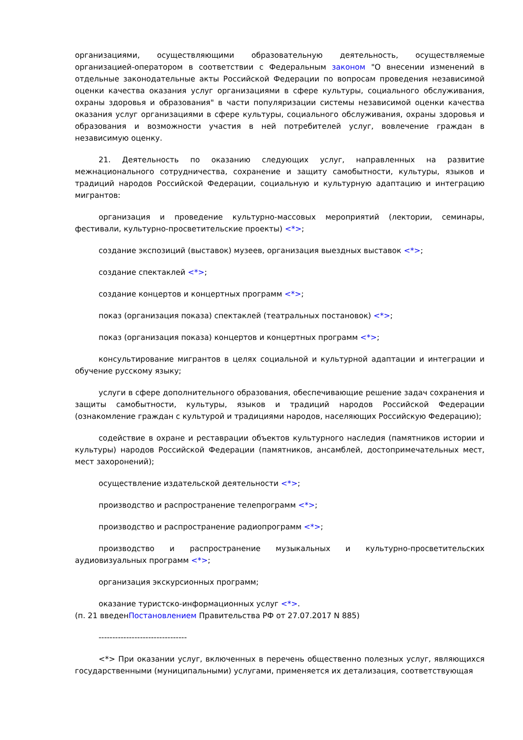организациями, осуществляющими образовательную деятельность, осуществляемые организацией-оператором в соответствии с Федеральным законом "О внесении изменений в отдельные законодательные акты Российской Федерации по вопросам проведения независимой оценки качества оказания услуг организациями в сфере культуры, социального обслуживания, охраны здоровья и образования" в части популяризации системы независимой оценки качества оказания услуг организациями в сфере культуры, социального обслуживания, охраны здоровья и образования и возможности участия в ней потребителей услуг, вовлечение граждан в независимую оценку.
21. Деятельность по оказанию следующих услуг, направленных на развитие межнационального сотрудничества, сохранение и защиту самобытности, культуры, языков и традиций народов Российской Федерации, социальную и культурную адаптацию и интеграцию мигрантов:
организация и проведение культурно-массовых мероприятий (лектории, семинары, фестивали, культурно-просветительские проекты) <*>;
создание экспозиций (выставок) музеев, организация выездных выставок <*>;
создание спектаклей <*>;
создание концертов и концертных программ <*>;
показ (организация показа) спектаклей (театральных постановок) <*>;
показ (организация показа) концертов и концертных программ <*>;
консультирование мигрантов в целях социальной и культурной адаптации и интеграции и обучение русскому языку;
услуги в сфере дополнительного образования, обеспечивающие решение задач сохранения и защиты самобытности, культуры, языков и традиций народов Российской Федерации (ознакомление граждан с культурой и традициями народов, населяющих Российскую Федерацию);
содействие в охране и реставрации объектов культурного наследия (памятников истории и культуры) народов Российской Федерации (памятников, ансамблей, достопримечательных мест, мест захоронений);
осуществление издательской деятельности <*>;
производство и распространение телепрограмм <*>;
производство и распространение радиопрограмм <*>;
производство и распространение музыкальных и культурно-просветительских аудиовизуальных программ <*>;
организация экскурсионных программ;
оказание туристско-информационных услуг <*>.
(п. 21 введенПостановлением Правительства РФ от 27.07.2017 N 885)
--------------------------------
<*> При оказании услуг, включенных в перечень общественно полезных услуг, являющихся государственными (муниципальными) услугами, применяется их детализация, соответствующая